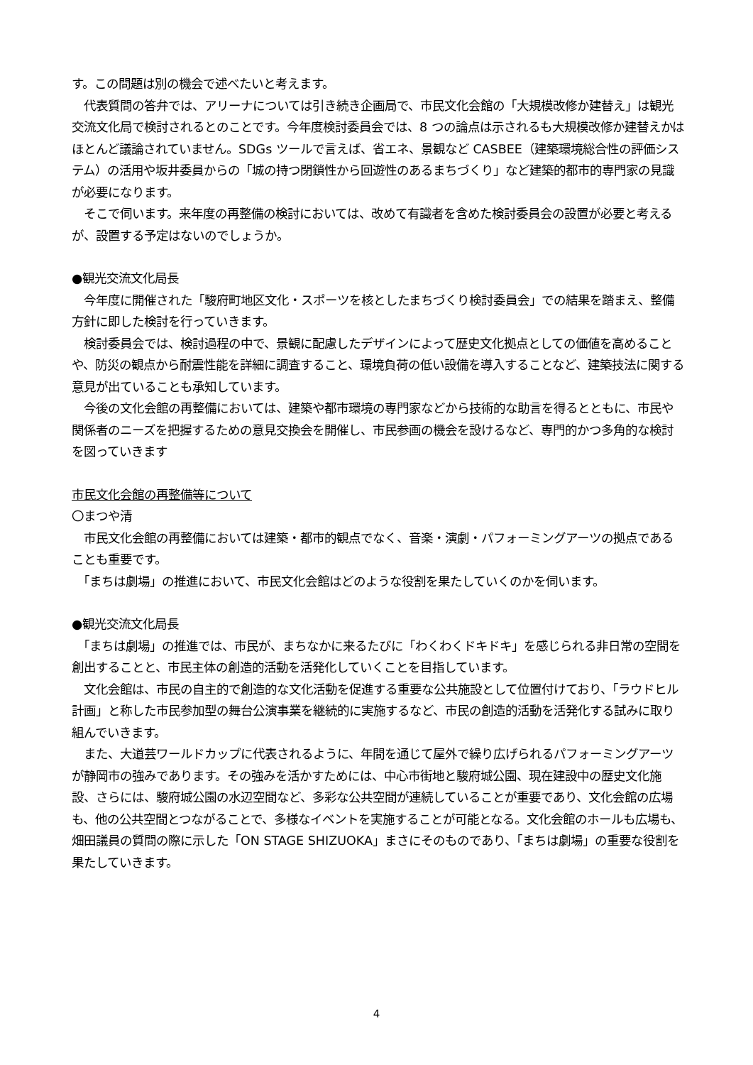す。この問題は別の機会で述べたいと考えます。
　代表質問の答弁では、アリーナについては引き続き企画局で、市民文化会館の「大規模改修か建替え」は観光交流文化局で検討されるとのことです。今年度検討委員会では、8 つの論点は示されるも大規模改修か建替えかはほとんど議論されていません。SDGs ツールで言えば、省エネ、景観など CASBEE（建築環境総合性の評価システム）の活用や坂井委員からの「城の持つ閉鎖性から回遊性のあるまちづくり」など建築的都市的専門家の見識が必要になります。
　そこで伺います。来年度の再整備の検討においては、改めて有識者を含めた検討委員会の設置が必要と考えるが、設置する予定はないのでしょうか。
●観光交流文化局長
　今年度に開催された「駿府町地区文化・スポーツを核としたまちづくり検討委員会」での結果を踏まえ、整備方針に即した検討を行っていきます。
　検討委員会では、検討過程の中で、景観に配慮したデザインによって歴史文化拠点としての価値を高めることや、防災の観点から耐震性能を詳細に調査すること、環境負荷の低い設備を導入することなど、建築技法に関する意見が出ていることも承知しています。
　今後の文化会館の再整備においては、建築や都市環境の専門家などから技術的な助言を得るとともに、市民や関係者のニーズを把握するための意見交換会を開催し、市民参画の機会を設けるなど、専門的かつ多角的な検討を図っていきます
市民文化会館の再整備等について
〇まつや清
　市民文化会館の再整備においては建築・都市的観点でなく、音楽・演劇・パフォーミングアーツの拠点であることも重要です。
　「まちは劇場」の推進において、市民文化会館はどのような役割を果たしていくのかを伺います。
●観光交流文化局長
　「まちは劇場」の推進では、市民が、まちなかに来るたびに「わくわくドキドキ」を感じられる非日常の空間を創出することと、市民主体の創造的活動を活発化していくことを目指しています。
　文化会館は、市民の自主的で創造的な文化活動を促進する重要な公共施設として位置付けており、「ラウドヒル計画」と称した市民参加型の舞台公演事業を継続的に実施するなど、市民の創造的活動を活発化する試みに取り組んでいきます。
　また、大道芸ワールドカップに代表されるように、年間を通じて屋外で繰り広げられるパフォーミングアーツが静岡市の強みであります。その強みを活かすためには、中心市街地と駿府城公園、現在建設中の歴史文化施設、さらには、駿府城公園の水辺空間など、多彩な公共空間が連続していることが重要であり、文化会館の広場も、他の公共空間とつながることで、多様なイベントを実施することが可能となる。文化会館のホールも広場も、畑田議員の質問の際に示した「ON STAGE SHIZUOKA」まさにそのものであり、「まちは劇場」の重要な役割を果たしていきます。
4